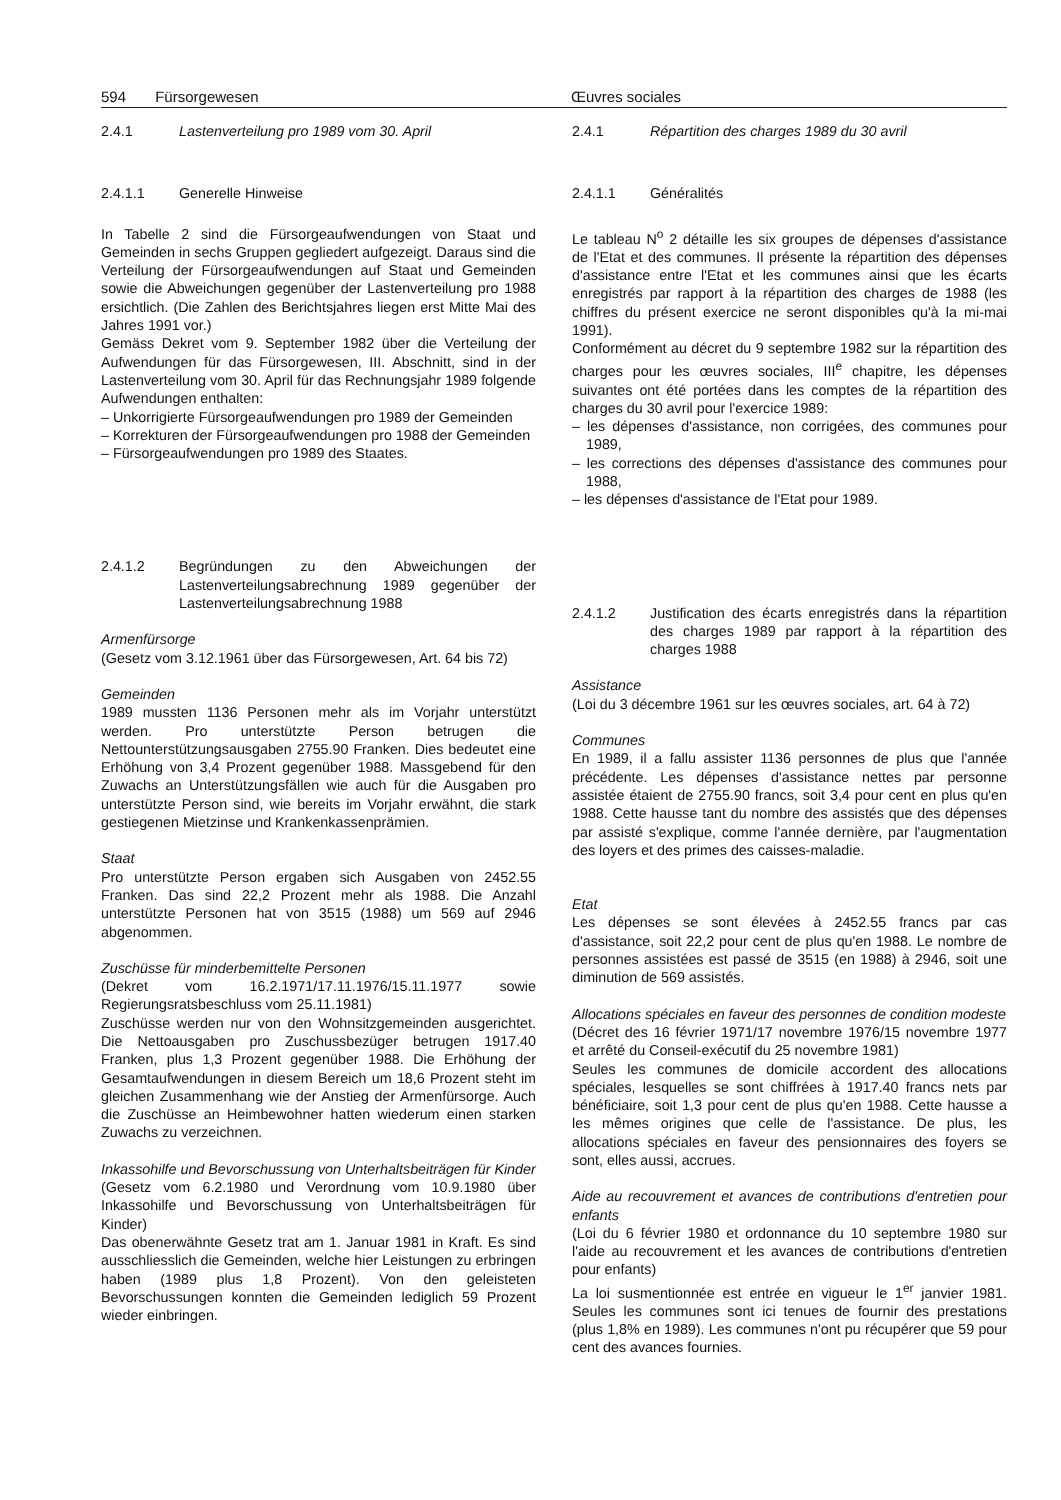594 Fürsorgewesen Œuvres sociales
2.4.1 Lastenverteilung pro 1989 vom 30. April
2.4.1.1 Generelle Hinweise
In Tabelle 2 sind die Fürsorgeaufwendungen von Staat und Gemeinden in sechs Gruppen gegliedert aufgezeigt. Daraus sind die Verteilung der Fürsorgeaufwendungen auf Staat und Gemeinden sowie die Abweichungen gegenüber der Lastenverteilung pro 1988 ersichtlich. (Die Zahlen des Berichtsjahres liegen erst Mitte Mai des Jahres 1991 vor.)
Gemäss Dekret vom 9. September 1982 über die Verteilung der Aufwendungen für das Fürsorgewesen, III. Abschnitt, sind in der Lastenverteilung vom 30. April für das Rechnungsjahr 1989 folgende Aufwendungen enthalten:
– Unkorrigierte Fürsorgeaufwendungen pro 1989 der Gemeinden
– Korrekturen der Fürsorgeaufwendungen pro 1988 der Gemeinden
– Fürsorgeaufwendungen pro 1989 des Staates.
2.4.1.2 Begründungen zu den Abweichungen der Lastenverteilungsabrechnung 1989 gegenüber der Lastenverteilungsabrechnung 1988
Armenfürsorge
(Gesetz vom 3.12.1961 über das Fürsorgewesen, Art. 64 bis 72)
Gemeinden
1989 mussten 1136 Personen mehr als im Vorjahr unterstützt werden. Pro unterstützte Person betrugen die Nettounterstützungsausgaben 2755.90 Franken. Dies bedeutet eine Erhöhung von 3,4 Prozent gegenüber 1988. Massgebend für den Zuwachs an Unterstützungsfällen wie auch für die Ausgaben pro unterstützte Person sind, wie bereits im Vorjahr erwähnt, die stark gestiegenen Mietzinse und Krankenkassenprämien.
Staat
Pro unterstützte Person ergaben sich Ausgaben von 2452.55 Franken. Das sind 22,2 Prozent mehr als 1988. Die Anzahl unterstützte Personen hat von 3515 (1988) um 569 auf 2946 abgenommen.
Zuschüsse für minderbemittelte Personen
(Dekret vom 16.2.1971/17.11.1976/15.11.1977 sowie Regierungsratsbeschluss vom 25.11.1981)
Zuschüsse werden nur von den Wohnsitzgemeinden ausgerichtet. Die Nettoausgaben pro Zuschussbezüger betrugen 1917.40 Franken, plus 1,3 Prozent gegenüber 1988. Die Erhöhung der Gesamtaufwendungen in diesem Bereich um 18,6 Prozent steht im gleichen Zusammenhang wie der Anstieg der Armenfürsorge. Auch die Zuschüsse an Heimbewohner hatten wiederum einen starken Zuwachs zu verzeichnen.
Inkassohilfe und Bevorschussung von Unterhaltsbeiträgen für Kinder
(Gesetz vom 6.2.1980 und Verordnung vom 10.9.1980 über Inkassohilfe und Bevorschussung von Unterhaltsbeiträgen für Kinder)
Das obenerwähnte Gesetz trat am 1. Januar 1981 in Kraft. Es sind ausschliesslich die Gemeinden, welche hier Leistungen zu erbringen haben (1989 plus 1,8 Prozent). Von den geleisteten Bevorschussungen konnten die Gemeinden lediglich 59 Prozent wieder einbringen.
2.4.1 Répartition des charges 1989 du 30 avril
2.4.1.1 Généralités
Le tableau N<sup>o</sup> 2 détaille les six groupes de dépenses d'assistance de l'Etat et des communes. Il présente la répartition des dépenses d'assistance entre l'Etat et les communes ainsi que les écarts enregistrés par rapport à la répartition des charges de 1988 (les chiffres du présent exercice ne seront disponibles qu'à la mi-mai 1991).
Conformément au décret du 9 septembre 1982 sur la répartition des charges pour les œuvres sociales, III<sup>e</sup> chapitre, les dépenses suivantes ont été portées dans les comptes de la répartition des charges du 30 avril pour l'exercice 1989:
– les dépenses d'assistance, non corrigées, des communes pour 1989,
– les corrections des dépenses d'assistance des communes pour 1988,
– les dépenses d'assistance de l'Etat pour 1989.
2.4.1.2 Justification des écarts enregistrés dans la répartition des charges 1989 par rapport à la répartition des charges 1988
Assistance
(Loi du 3 décembre 1961 sur les œuvres sociales, art. 64 à 72)
Communes
En 1989, il a fallu assister 1136 personnes de plus que l'année précédente. Les dépenses d'assistance nettes par personne assistée étaient de 2755.90 francs, soit 3,4 pour cent en plus qu'en 1988. Cette hausse tant du nombre des assistés que des dépenses par assisté s'explique, comme l'année dernière, par l'augmentation des loyers et des primes des caisses-maladie.
Etat
Les dépenses se sont élevées à 2452.55 francs par cas d'assistance, soit 22,2 pour cent de plus qu'en 1988. Le nombre de personnes assistées est passé de 3515 (en 1988) à 2946, soit une diminution de 569 assistés.
Allocations spéciales en faveur des personnes de condition modeste
(Décret des 16 février 1971/17 novembre 1976/15 novembre 1977 et arrêté du Conseil-exécutif du 25 novembre 1981)
Seules les communes de domicile accordent des allocations spéciales, lesquelles se sont chiffrées à 1917.40 francs nets par bénéficiaire, soit 1,3 pour cent de plus qu'en 1988. Cette hausse a les mêmes origines que celle de l'assistance. De plus, les allocations spéciales en faveur des pensionnaires des foyers se sont, elles aussi, accrues.
Aide au recouvrement et avances de contributions d'entretien pour enfants
(Loi du 6 février 1980 et ordonnance du 10 septembre 1980 sur l'aide au recouvrement et les avances de contributions d'entretien pour enfants)
La loi susmentionnée est entrée en vigueur le 1<sup>er</sup> janvier 1981. Seules les communes sont ici tenues de fournir des prestations (plus 1,8% en 1989). Les communes n'ont pu récupérer que 59 pour cent des avances fournies.